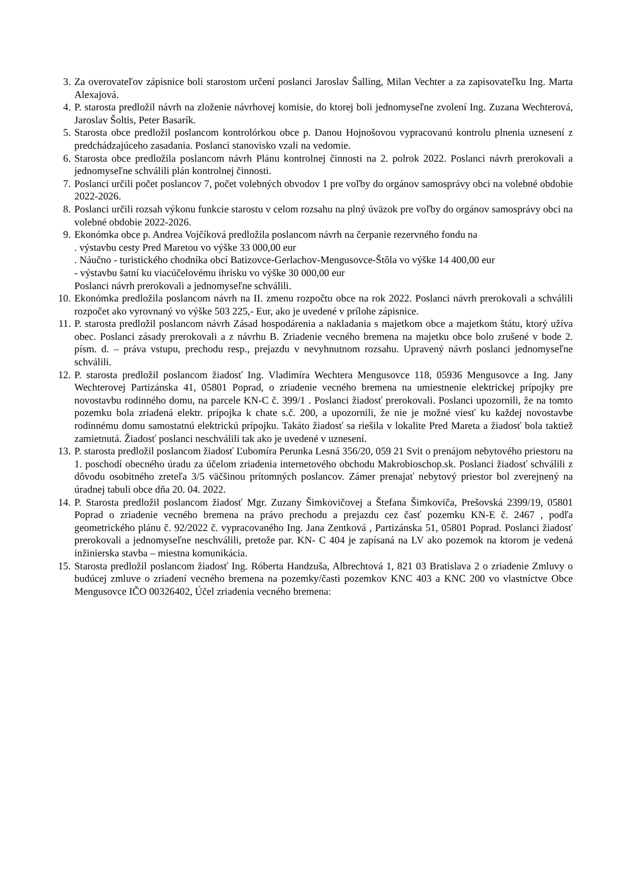3. Za overovateľov zápisnice boli starostom určení poslanci Jaroslav Šalling, Milan Vechter a za zapisovateľku Ing. Marta Alexajová.
4. P. starosta predložil návrh na zloženie návrhovej komisie, do ktorej boli jednomyseľne zvolení Ing. Zuzana Wechterová, Jaroslav Šoltis, Peter Basarík.
5. Starosta obce predložil poslancom kontrolórkou obce p. Danou Hojnošovou vypracovanú kontrolu plnenia uznesení z predchádzajúceho zasadania. Poslanci stanovisko vzali na vedomie.
6. Starosta obce predložila poslancom návrh Plánu kontrolnej činnosti na 2. polrok 2022. Poslanci návrh prerokovali a jednomyseľne schválili plán kontrolnej činnosti.
7. Poslanci určili počet poslancov 7, počet volebných obvodov 1 pre voľby do orgánov samosprávy obci na volebné obdobie 2022-2026.
8. Poslanci určili rozsah výkonu funkcie starostu v celom rozsahu na plný úväzok pre voľby do orgánov samosprávy obci na volebné obdobie 2022-2026.
9. Ekonómka obce p. Andrea Vojčíková predložila poslancom návrh na čerpanie rezervného fondu na
. výstavbu cesty Pred Maretou vo výške 33 000,00 eur
. Náučno - turistického chodníka obcí Batizovce-Gerlachov-Mengusovce-Štôla vo výške 14 400,00 eur
- výstavbu šatní ku viacúčelovému ihrisku vo výške 30 000,00 eur
Poslanci návrh prerokovali a jednomyseľne schválili.
10. Ekonómka predložila poslancom návrh na II. zmenu rozpočtu obce na rok 2022. Poslanci návrh prerokovali a schválili rozpočet ako vyrovnaný vo výške 503 225,- Eur, ako je uvedené v prílohe zápisnice.
11. P. starosta predložil poslancom návrh Zásad hospodárenia a nakladania s majetkom obce a majetkom štátu, ktorý užíva obec. Poslanci zásady prerokovali a z návrhu B. Zriadenie vecného bremena na majetku obce bolo zrušené v bode 2. písm. d. – práva vstupu, prechodu resp., prejazdu v nevyhnutnom rozsahu. Upravený návrh poslanci jednomyseľne schválili.
12. P. starosta predložil poslancom žiadosť Ing. Vladimíra Wechtera Mengusovce 118, 05936 Mengusovce a Ing. Jany Wechterovej Partizánska 41, 05801 Poprad, o zriadenie vecného bremena na umiestnenie elektrickej prípojky pre novostavbu rodinného domu, na parcele KN-C č. 399/1 . Poslanci žiadosť prerokovali. Poslanci upozornili, že na tomto pozemku bola zriadená elektr. prípojka k chate s.č. 200, a upozornili, že nie je možné viesť ku každej novostavbe rodinnému domu samostatnú elektrickú prípojku. Takáto žiadosť sa riešila v lokalite Pred Mareta a žiadosť bola taktiež zamietnutá. Žiadosť poslanci neschválili tak ako je uvedené v uznesení.
13. P. starosta predložil poslancom žiadosť Ľubomíra Perunka Lesná 356/20, 059 21 Svit o prenájom nebytového priestoru na 1. poschodí obecného úradu za účelom zriadenia internetového obchodu Makrobioschop.sk. Poslanci žiadosť schválili z dôvodu osobitného zreteľa 3/5 väčšinou prítomných poslancov. Zámer prenajať nebytový priestor bol zverejnený na úradnej tabuli obce dňa 20. 04. 2022.
14. P. Starosta predložil poslancom žiadosť Mgr. Zuzany Šimkovičovej a Štefana Šimkoviča, Prešovská 2399/19, 05801 Poprad o zriadenie vecného bremena na právo prechodu a prejazdu cez časť pozemku KN-E č. 2467 , podľa geometrického plánu č. 92/2022 č. vypracovaného Ing. Jana Zentková , Partizánska 51, 05801 Poprad. Poslanci žiadosť prerokovali a jednomyseľne neschválili, pretože par. KN- C 404 je zapísaná na LV ako pozemok na ktorom je vedená inžinierska stavba – miestna komunikácia.
15. Starosta predložil poslancom žiadosť Ing. Róberta Handzuša, Albrechtová 1, 821 03 Bratislava 2 o zriadenie Zmluvy o budúcej zmluve o zriadení vecného bremena na pozemky/časti pozemkov KNC 403 a KNC 200 vo vlastníctve Obce Mengusovce IČO 00326402, Účel zriadenia vecného bremena: